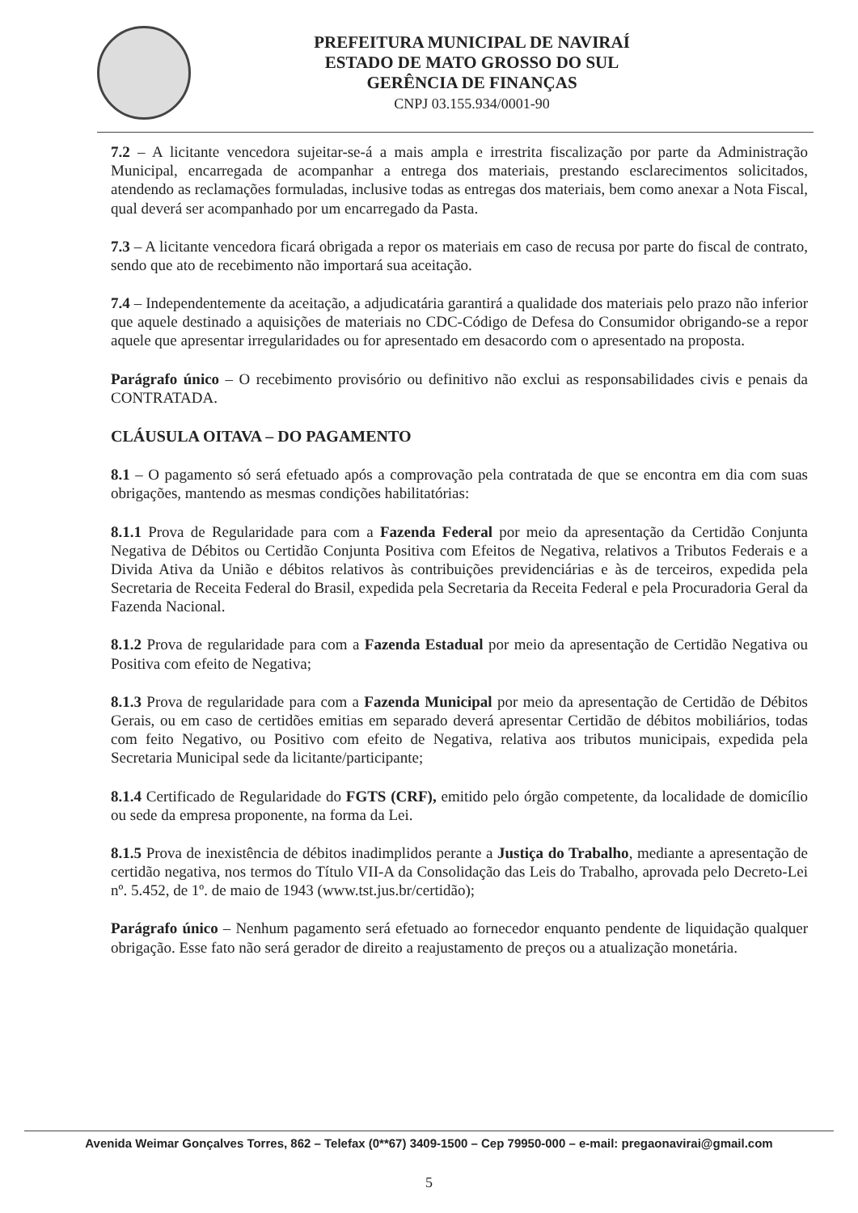PREFEITURA MUNICIPAL DE NAVIRAÍ
ESTADO DE MATO GROSSO DO SUL
GERÊNCIA DE FINANÇAS
CNPJ 03.155.934/0001-90
7.2 – A licitante vencedora sujeitar-se-á a mais ampla e irrestrita fiscalização por parte da Administração Municipal, encarregada de acompanhar a entrega dos materiais, prestando esclarecimentos solicitados, atendendo as reclamações formuladas, inclusive todas as entregas dos materiais, bem como anexar a Nota Fiscal, qual deverá ser acompanhado por um encarregado da Pasta.
7.3 – A licitante vencedora ficará obrigada a repor os materiais em caso de recusa por parte do fiscal de contrato, sendo que ato de recebimento não importará sua aceitação.
7.4 – Independentemente da aceitação, a adjudicatária garantirá a qualidade dos materiais pelo prazo não inferior que aquele destinado a aquisições de materiais no CDC-Código de Defesa do Consumidor obrigando-se a repor aquele que apresentar irregularidades ou for apresentado em desacordo com o apresentado na proposta.
Parágrafo único – O recebimento provisório ou definitivo não exclui as responsabilidades civis e penais da CONTRATADA.
CLÁUSULA OITAVA – DO PAGAMENTO
8.1 – O pagamento só será efetuado após a comprovação pela contratada de que se encontra em dia com suas obrigações, mantendo as mesmas condições habilitatórias:
8.1.1 Prova de Regularidade para com a Fazenda Federal por meio da apresentação da Certidão Conjunta Negativa de Débitos ou Certidão Conjunta Positiva com Efeitos de Negativa, relativos a Tributos Federais e a Divida Ativa da União e débitos relativos às contribuições previdenciárias e às de terceiros, expedida pela Secretaria de Receita Federal do Brasil, expedida pela Secretaria da Receita Federal e pela Procuradoria Geral da Fazenda Nacional.
8.1.2 Prova de regularidade para com a Fazenda Estadual por meio da apresentação de Certidão Negativa ou Positiva com efeito de Negativa;
8.1.3 Prova de regularidade para com a Fazenda Municipal por meio da apresentação de Certidão de Débitos Gerais, ou em caso de certidões emitias em separado deverá apresentar Certidão de débitos mobiliários, todas com feito Negativo, ou Positivo com efeito de Negativa, relativa aos tributos municipais, expedida pela Secretaria Municipal sede da licitante/participante;
8.1.4 Certificado de Regularidade do FGTS (CRF), emitido pelo órgão competente, da localidade de domicílio ou sede da empresa proponente, na forma da Lei.
8.1.5 Prova de inexistência de débitos inadimplidos perante a Justiça do Trabalho, mediante a apresentação de certidão negativa, nos termos do Título VII-A da Consolidação das Leis do Trabalho, aprovada pelo Decreto-Lei nº. 5.452, de 1º. de maio de 1943 (www.tst.jus.br/certidão);
Parágrafo único – Nenhum pagamento será efetuado ao fornecedor enquanto pendente de liquidação qualquer obrigação. Esse fato não será gerador de direito a reajustamento de preços ou a atualização monetária.
Avenida Weimar Gonçalves Torres, 862 – Telefax (0**67) 3409-1500 – Cep 79950-000 – e-mail: pregaonavirai@gmail.com
5